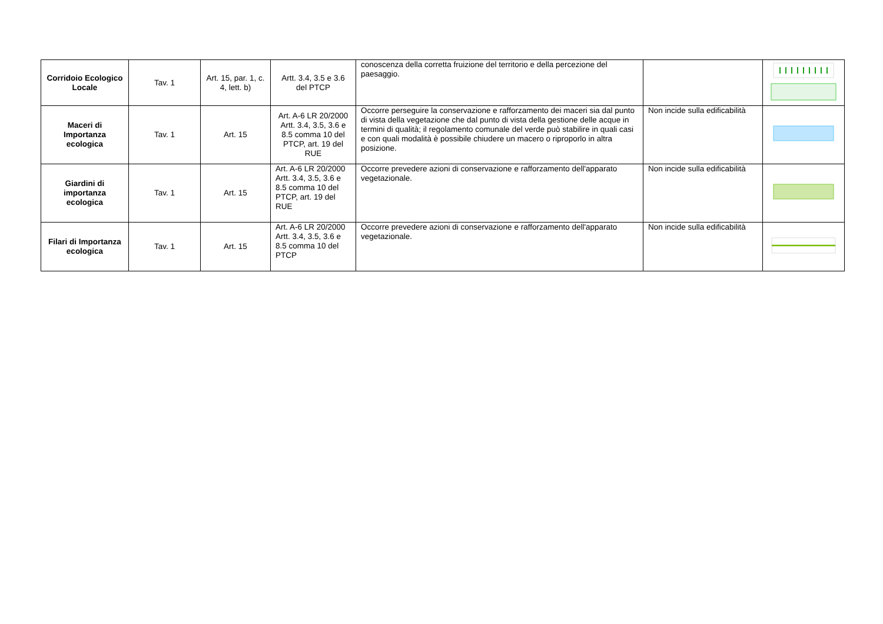| Corridoio Ecologico Locale | Tav. 1 | Art. 15, par. 1, c. 4, lett. b) | Artt. 3.4, 3.5 e 3.6 del PTCP | conoscenza della corretta fruizione del territorio e della percezione del paesaggio. | | |
| Maceri di Importanza ecologica | Tav. 1 | Art. 15 | Art. A-6 LR 20/2000 Artt. 3.4, 3.5, 3.6 e 8.5 comma 10 del PTCP, art. 19 del RUE | Occorre perseguire la conservazione e rafforzamento dei maceri sia dal punto di vista della vegetazione che dal punto di vista della gestione delle acque in termini di qualità; il regolamento comunale del verde può stabilire in quali casi e con quali modalità è possibile chiudere un macero o riproporlo in altra posizione. | Non incide sulla edificabilità | |
| Giardini di importanza ecologica | Tav. 1 | Art. 15 | Art. A-6 LR 20/2000 Artt. 3.4, 3.5, 3.6 e 8.5 comma 10 del PTCP, art. 19 del RUE | Occorre prevedere azioni di conservazione e rafforzamento dell'apparato vegetazionale. | Non incide sulla edificabilità | |
| Filari di Importanza ecologica | Tav. 1 | Art. 15 | Art. A-6 LR 20/2000 Artt. 3.4, 3.5, 3.6 e 8.5 comma 10 del PTCP | Occorre prevedere azioni di conservazione e rafforzamento dell'apparato vegetazionale. | Non incide sulla edificabilità | |